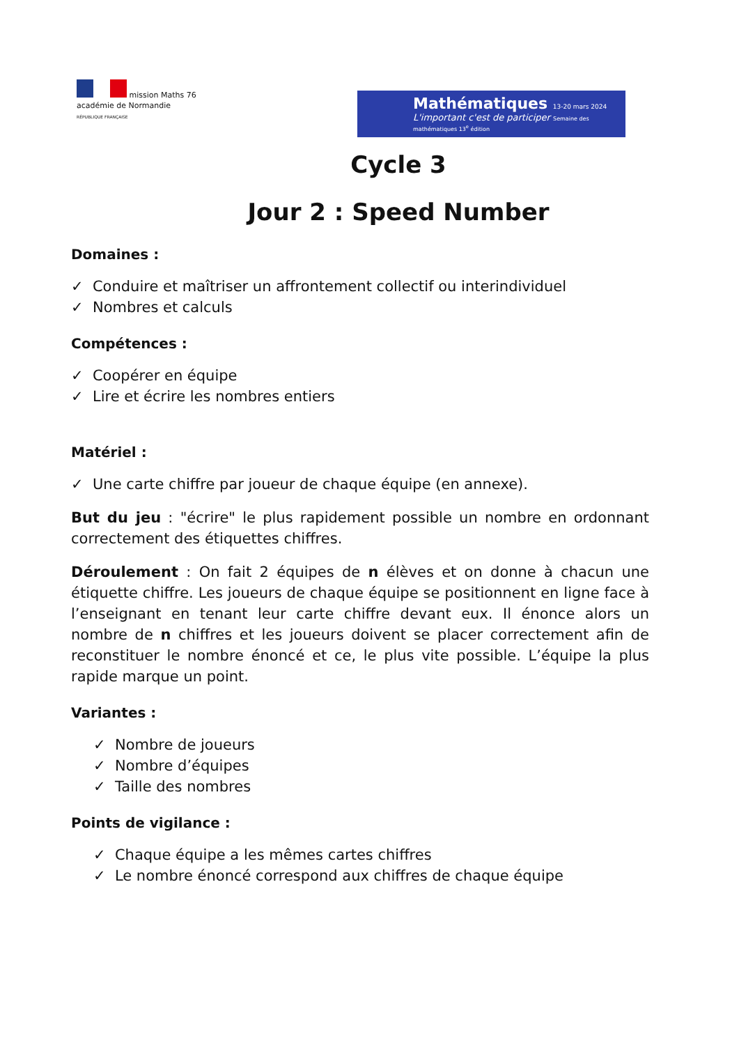mission Maths 76
académie de Normandie
RÉPUBLIQUE FRANÇAISE
Mathématiques 13-20 mars 2024
L'important c'est de participer Semaine des mathématiques 13<sup>e</sup> édition
Cycle 3
Jour 2 : Speed Number
Domaines :
✓ Conduire et maîtriser un affrontement collectif ou interindividuel
✓ Nombres et calculs
Compétences :
✓ Coopérer en équipe
✓ Lire et écrire les nombres entiers
Matériel :
✓ Une carte chiffre par joueur de chaque équipe (en annexe).
But du jeu : "écrire" le plus rapidement possible un nombre en ordonnant correctement des étiquettes chiffres.
Déroulement : On fait 2 équipes de n élèves et on donne à chacun une étiquette chiffre. Les joueurs de chaque équipe se positionnent en ligne face à l’enseignant en tenant leur carte chiffre devant eux. Il énonce alors un nombre de n chiffres et les joueurs doivent se placer correctement afin de reconstituer le nombre énoncé et ce, le plus vite possible. L’équipe la plus rapide marque un point.
Variantes :
✓ Nombre de joueurs
✓ Nombre d’équipes
✓ Taille des nombres
Points de vigilance :
✓ Chaque équipe a les mêmes cartes chiffres
✓ Le nombre énoncé correspond aux chiffres de chaque équipe